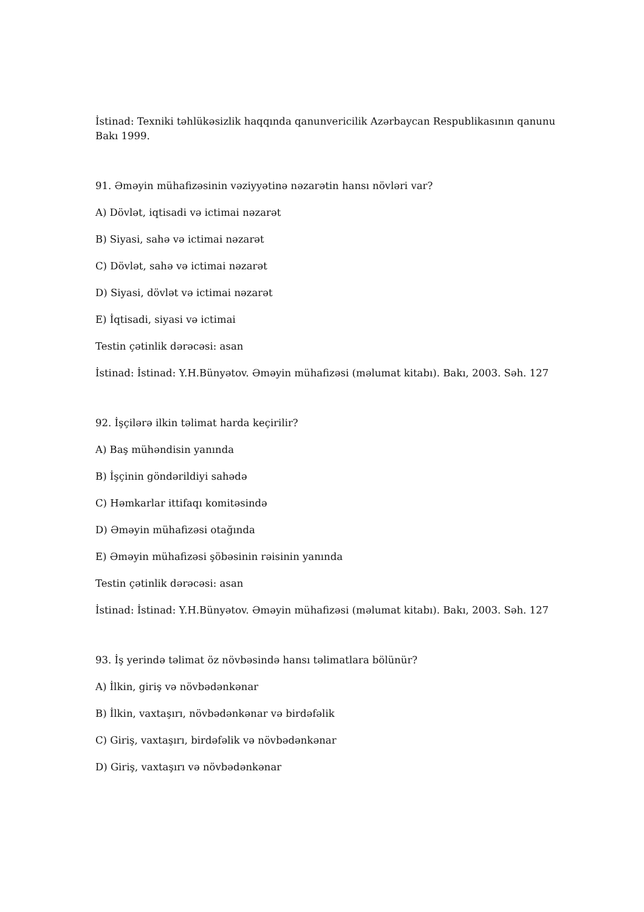İstinad: Texniki təhlükəsizlik haqqında qanunvericilik Azərbaycan Respublikasının qanunu Bakı 1999.
91. Əməyin mühafizəsinin vəziyyətinə nəzarətin hansı növləri var?
A) Dövlət, iqtisadi və ictimai nəzarət
B) Siyasi, sahə və ictimai nəzarət
C) Dövlət, sahə və ictimai nəzarət
D) Siyasi, dövlət və ictimai nəzarət
E) İqtisadi, siyasi və ictimai
Testin çətinlik dərəcəsi: asan
İstinad: İstinad: Y.H.Bünyətov. Əməyin mühafizəsi (məlumat kitabı). Bakı, 2003. Səh. 127
92. İşçilərə ilkin təlimat harda keçirilir?
A) Baş mühəndisin yanında
B) İşçinin göndərildiyi sahədə
C) Həmkarlar ittifaqı komitəsində
D) Əməyin mühafizəsi otağında
E) Əməyin mühafizəsi şöbəsinin rəisinin yanında
Testin çətinlik dərəcəsi: asan
İstinad: İstinad: Y.H.Bünyətov. Əməyin mühafizəsi (məlumat kitabı). Bakı, 2003. Səh. 127
93. İş yerində təlimat öz növbəsində hansı təlimatlara bölünür?
A) İlkin, giriş və növbədənkənar
B) İlkin, vaxtaşırı, növbədənkənar və birdəfəlik
C) Giriş, vaxtaşırı, birdəfəlik və növbədənkənar
D) Giriş, vaxtaşırı və növbədənkənar